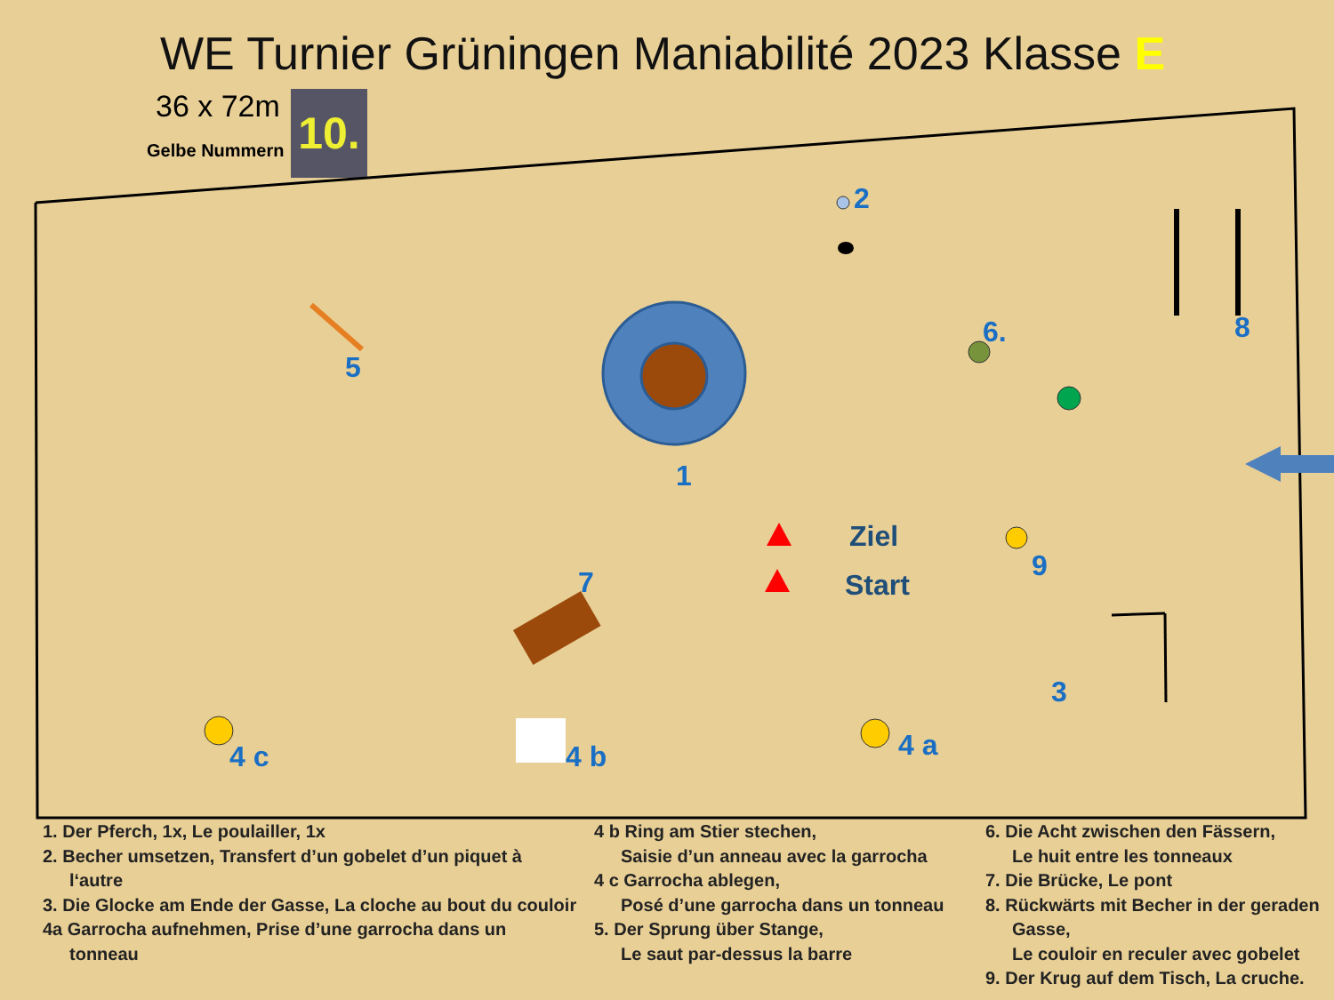WE Turnier Grüningen Maniabilité 2023 Klasse E
36 x 72m
Gelbe Nummern
10.
2
5
1
6. 8
Ziel
Start
9
7
3
4 c 4 b 4 a
1. Der Pferch, 1x, Le poulailler, 1x
2. Becher umsetzen, Transfert d’un gobelet d’un piquet à
l‘autre
3. Die Glocke am Ende der Gasse, La cloche au bout du couloir
4a Garrocha aufnehmen, Prise d’une garrocha dans un
tonneau
4 b Ring am Stier stechen,
Saisie d’un anneau avec la garrocha
4 c Garrocha ablegen,
Posé d’une garrocha dans un tonneau
5. Der Sprung über Stange,
Le saut par-dessus la barre
6. Die Acht zwischen den Fässern,
Le huit entre les tonneaux
7. Die Brücke, Le pont
8. Rückwärts mit Becher in der geraden
Gasse,
Le couloir en reculer avec gobelet
9. Der Krug auf dem Tisch, La cruche.